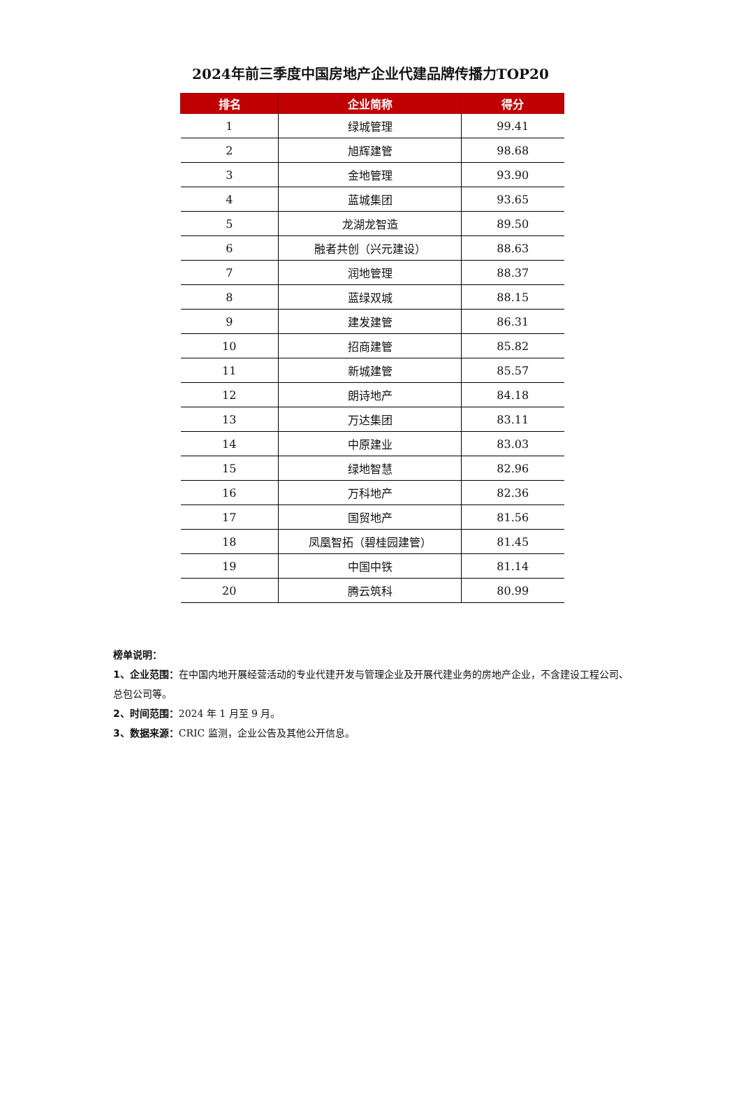2024年前三季度中国房地产企业代建品牌传播力TOP20
| 排名 | 企业简称 | 得分 |
| --- | --- | --- |
| 1 | 绿城管理 | 99.41 |
| 2 | 旭辉建管 | 98.68 |
| 3 | 金地管理 | 93.90 |
| 4 | 蓝城集团 | 93.65 |
| 5 | 龙湖龙智造 | 89.50 |
| 6 | 融者共创（兴元建设） | 88.63 |
| 7 | 润地管理 | 88.37 |
| 8 | 蓝绿双城 | 88.15 |
| 9 | 建发建管 | 86.31 |
| 10 | 招商建管 | 85.82 |
| 11 | 新城建管 | 85.57 |
| 12 | 朗诗地产 | 84.18 |
| 13 | 万达集团 | 83.11 |
| 14 | 中原建业 | 83.03 |
| 15 | 绿地智慧 | 82.96 |
| 16 | 万科地产 | 82.36 |
| 17 | 国贸地产 | 81.56 |
| 18 | 凤凰智拓（碧桂园建管） | 81.45 |
| 19 | 中国中铁 | 81.14 |
| 20 | 腾云筑科 | 80.99 |
榜单说明：
1、企业范围：在中国内地开展经营活动的专业代建开发与管理企业及开展代建业务的房地产企业，不含建设工程公司、总包公司等。
2、时间范围：2024 年 1 月至 9 月。
3、数据来源：CRIC 监测，企业公告及其他公开信息。